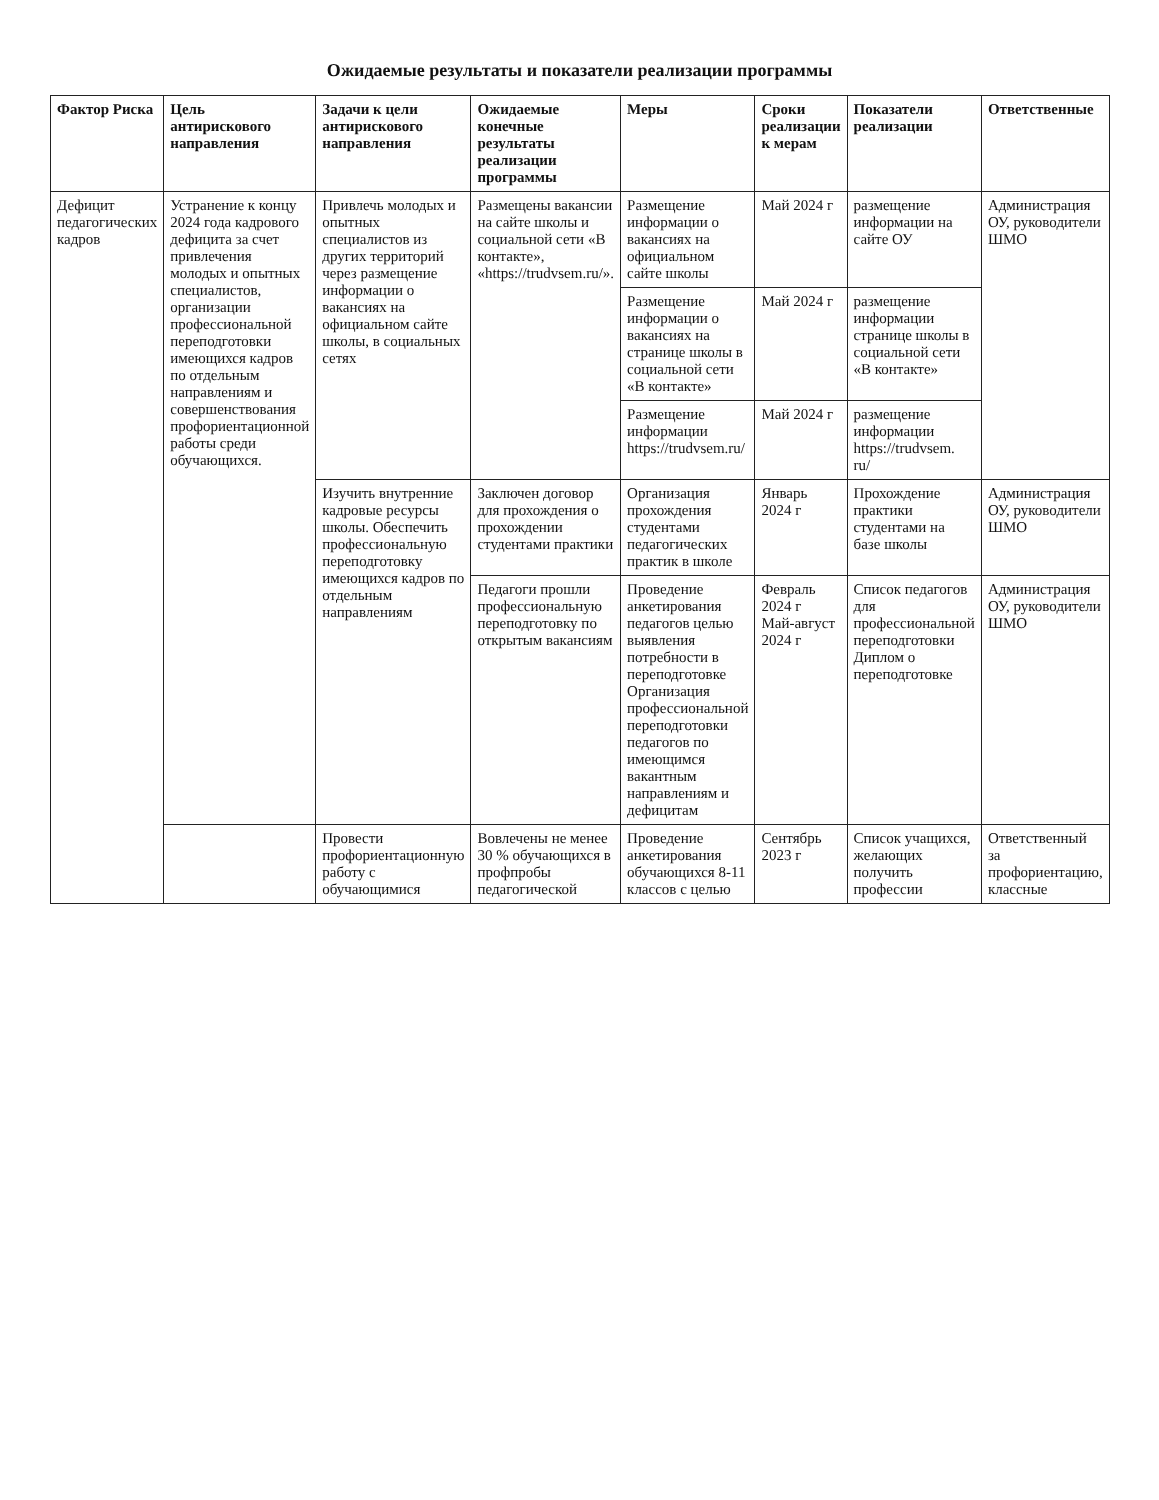Ожидаемые результаты и показатели реализации программы
| Фактор Риска | Цель антирискового направления | Задачи к цели антирискового направления | Ожидаемые конечные результаты реализации программы | Меры | Сроки реализации к мерам | Показатели реализации | Ответственные |
| --- | --- | --- | --- | --- | --- | --- | --- |
| Дефицит педагогических кадров | Устранение к концу 2024 года кадрового дефицита за счет привлечения молодых и опытных специалистов, организации профессиональной переподготовки имеющихся кадров по отдельным направлениям и совершенствования профориентационной работы среди обучающихся. | Привлечь молодых и опытных специалистов из других территорий через размещение информации о вакансиях на официальном сайте школы, в социальных сетях | Размещены вакансии на сайте школы и социальной сети «В контакте», «https://trudvsem.ru/». | Размещение информации о вакансиях на официальном сайте школы | Май 2024 г | размещение информации на сайте ОУ | Администрация ОУ, руководители ШМО |
| | | | | Размещение информации о вакансиях на странице школы в социальной сети «В контакте» | Май 2024 г | размещение информации странице школы в социальной сети «В контакте» | |
| | | | | Размещение информации https://trudvsem.ru/ | Май 2024 г | размещение информации https://trudvsem. ru/ | |
| | | Изучить внутренние кадровые ресурсы школы. Обеспечить профессиональную переподготовку имеющихся кадров по отдельным направлениям | Заключен договор для прохождения о прохождении студентами практики | Организация прохождения студентами педагогических практик в школе | Январь 2024 г | Прохождение практики студентами на базе школы | Администрация ОУ, руководители ШМО |
| | | | Педагоги прошли профессиональную переподготовку по открытым вакансиям | Проведение анкетирования педагогов целью выявления потребности в переподготовке Организация профессиональной переподготовки педагогов по имеющимся вакантным направлениям и дефицитам | Февраль 2024 г Май-август 2024 г | Список педагогов для профессиональной переподготовки Диплом о переподготовке | Администрация ОУ, руководители ШМО |
| | | Провести профориентационную работу с обучающимися | Вовлечены не менее 30 % обучающихся в профпробы педагогической | Проведение анкетирования обучающихся 8-11 классов с целью | Сентябрь 2023 г | Список учащихся, желающих получить профессии | Ответственный за профориентацию, классные |